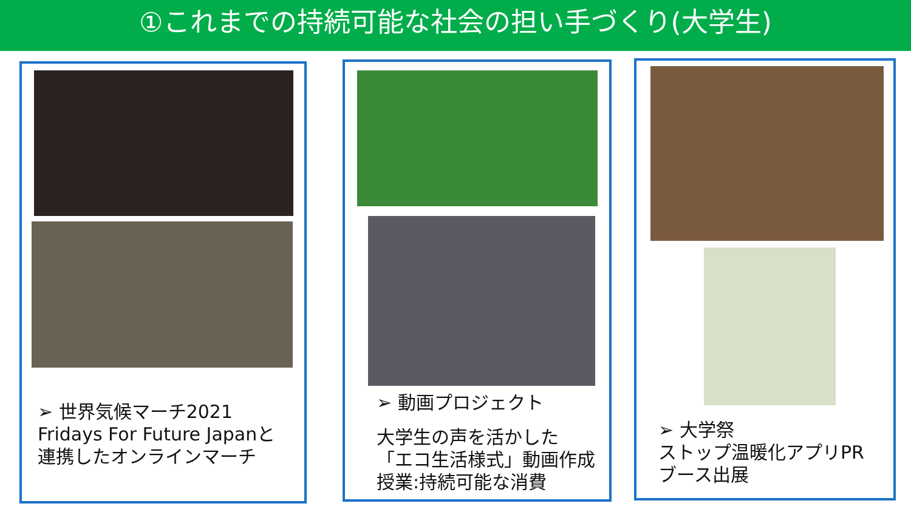①これまでの持続可能な社会の担い手づくり(大学生)
➢ 世界気候マーチ2021
Fridays For Future Japanと
連携したオンラインマーチ
➢ 動画プロジェクト
大学生の声を活かした
「エコ生活様式」動画作成
授業:持続可能な消費
➢ 大学祭
ストップ温暖化アプリPR
ブース出展